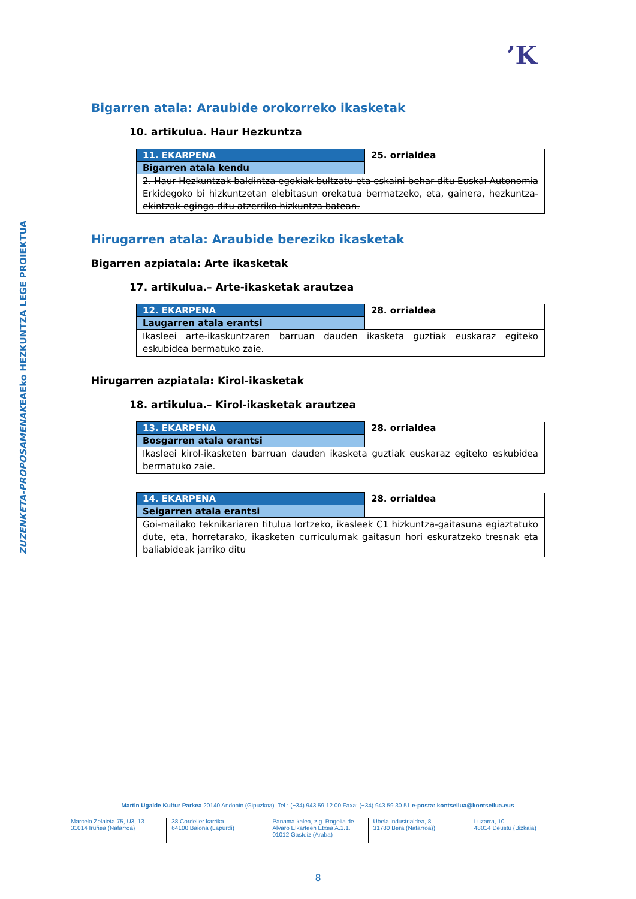’K
EAEko HEZKUNTZA LEGE PROIEKTUA
ZUZENKETA-PROPOSAMENAK
Bigarren atala: Araubide orokorreko ikasketak
10. artikulua. Haur Hezkuntza
| 11. EKARPENA | 25. orrialdea |
| Bigarren atala kendu | |
| 2. Haur Hezkuntzak baldintza egokiak bultzatu eta eskaini behar ditu Euskal Autonomia Erkidegoko bi hizkuntzetan elebitasun orekatua bermatzeko, eta, gainera, hezkuntza-ekintzak egingo ditu atzerriko hizkuntza batean. | |
Hirugarren atala: Araubide bereziko ikasketak
Bigarren azpiatala: Arte ikasketak
17. artikulua.– Arte-ikasketak arautzea
| 12. EKARPENA | 28. orrialdea |
| Laugarren atala erantsi | |
| Ikasleei arte-ikaskuntzaren barruan dauden ikasketa guztiak euskaraz egiteko eskubidea bermatuko zaie. | |
Hirugarren azpiatala: Kirol-ikasketak
18. artikulua.– Kirol-ikasketak arautzea
| 13. EKARPENA | 28. orrialdea |
| Bosgarren atala erantsi | |
| Ikasleei kirol-ikasketen barruan dauden ikasketa guztiak euskaraz egiteko eskubidea bermatuko zaie. | |
| 14. EKARPENA | 28. orrialdea |
| Seigarren atala erantsi | |
| Goi-mailako teknikariaren titulua lortzeko, ikasleek C1 hizkuntza-gaitasuna egiaztatuko dute, eta, horretarako, ikasketen curriculumak gaitasun hori eskuratzeko tresnak eta baliabideak jarriko ditu | |
Martin Ugalde Kultur Parkea 20140 Andoain (Gipuzkoa). Tel.: (+34) 943 59 12 00 Faxa: (+34) 943 59 30 51 e-posta: kontseilua@kontseilua.eus
Marcelo Zelaieta 75, U3, 13
31014 Iruñea (Nafarroa)
38 Cordelier karrika
64100 Baiona (Lapurdi)
Panama kalea, z.g. Rogelia de Alvaro Elkarteen Etxea A.1.1.
01012 Gasteiz (Araba)
Ubela industrialdea, 8
31780 Bera (Nafarroa))
Luzarra, 10
48014 Deustu (Bizkaia)
8